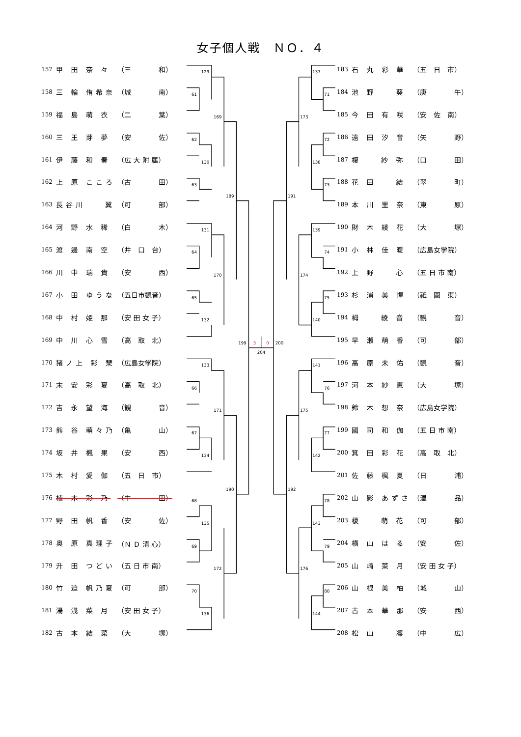女子個人戦　ＮＯ．４
| 157 | 甲 田 奈 々 | （三 和） |
| 158 | 三 輪 侑希奈 | （城 南） |
| 159 | 福 島 萌 衣 | （二 葉） |
| 160 | 三 王 芽 夢 | （安 佐） |
| 161 | 伊 藤 和 奏 | （広 大 附 属） |
| 162 | 上 原 こころ | （古 田） |
| 163 | 長谷川 翼 | （可 部） |
| 164 | 河 野 水 稀 | （白 木） |
| 165 | 渡 邊 南 空 | （井 口 台） |
| 166 | 川 中 瑞 貴 | （安 西） |
| 167 | 小 田 ゆうな | （五日市観音） |
| 168 | 中 村 姫 那 | （安 田 女 子） |
| 169 | 中 川 心 雪 | （高 取 北） |
| 170 | 猪ノ上 彩 琹 | （広島女学院） |
| 171 | 末 安 彩 夏 | （高 取 北） |
| 172 | 吉 永 望 海 | （観 音） |
| 173 | 熊 谷 萌々乃 | （亀 山） |
| 174 | 坂 井 楓 果 | （安 西） |
| 175 | 木 村 愛 伽 | （五 日 市） |
| 176 | 植 木 彩 乃 | （牛 田） |
| 177 | 野 田 帆 香 | （安 佐） |
| 178 | 奥 原 真理子 | （Ｎ Ｄ 清 心） |
| 179 | 升 田 つどい | （五 日 市 南） |
| 180 | 竹 迫 帆乃夏 | （可 部） |
| 181 | 湯 浅 菜 月 | （安 田 女 子） |
| 182 | 古 本 結 菜 | （大 塚） |
129
61
169
62
130
63
189
131
64
170
65
132
199
204
200
133
66
171
67
134
190
68
135
69
172
70
136
137
71
173
72
138
73
191
139
74
174
75
140
141
76
175
77
142
192
78
143
79
176
80
144
3
0
| 183 | 石 丸 彩 華 | （五 日 市） |
| 184 | 池 野 葵 | （庚 午） |
| 185 | 今 田 有 咲 | （安 佐 南） |
| 186 | 遠 田 汐 音 | （矢 野） |
| 187 | 榎 紗 弥 | （口 田） |
| 188 | 花 田 結 | （翠 町） |
| 189 | 本 川 里 奈 | （東 原） |
| 190 | 財 木 綾 花 | （大 塚） |
| 191 | 小 林 佳 暖 | （広島女学院） |
| 192 | 上 野 心 | （五 日 市 南） |
| 193 | 杉 浦 美 惺 | （祇 園 東） |
| 194 | 栂 綾 音 | （観 音） |
| 195 | 早 瀬 萌 香 | （可 部） |
| 196 | 高 原 未 佑 | （観 音） |
| 197 | 河 本 紗 恵 | （大 塚） |
| 198 | 鈴 木 想 奈 | （広島女学院） |
| 199 | 國 司 和 伽 | （五 日 市 南） |
| 200 | 箕 田 彩 花 | （高 取 北） |
| 201 | 佐 藤 楓 夏 | （日 浦） |
| 202 | 山 影 あずさ | （温 品） |
| 203 | 榎 萌 花 | （可 部） |
| 204 | 横 山 は る | （安 佐） |
| 205 | 山 崎 菜 月 | （安 田 女 子） |
| 206 | 山 根 美 柚 | （城 山） |
| 207 | 古 本 華 那 | （安 西） |
| 208 | 松 山 凜 | （中 広） |